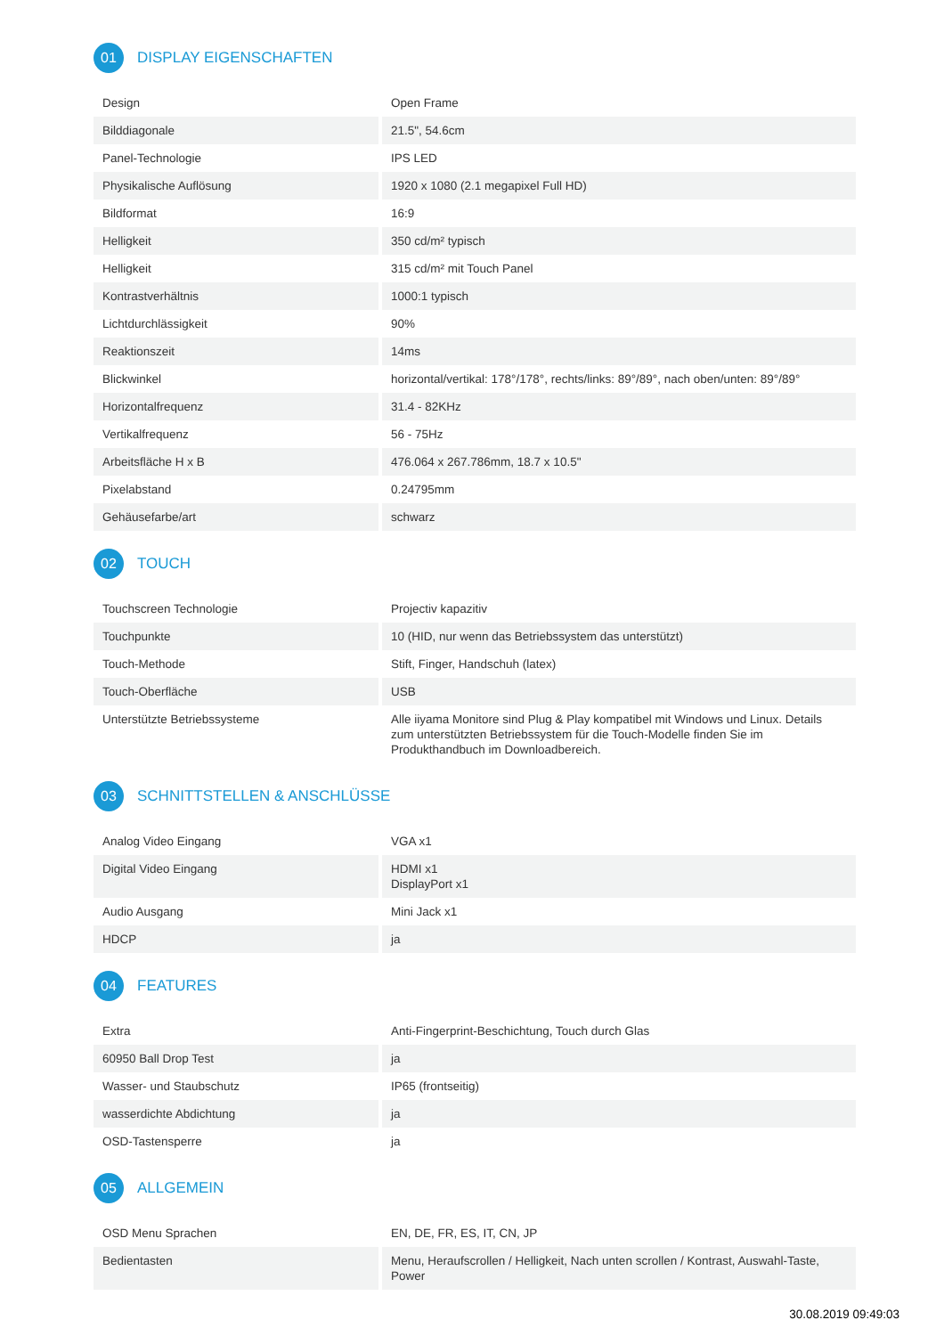01 DISPLAY EIGENSCHAFTEN
| Design | Open Frame |
| Bilddiagonale | 21.5", 54.6cm |
| Panel-Technologie | IPS LED |
| Physikalische Auflösung | 1920 x 1080 (2.1 megapixel Full HD) |
| Bildformat | 16:9 |
| Helligkeit | 350 cd/m² typisch |
| Helligkeit | 315 cd/m² mit Touch Panel |
| Kontrastverhältnis | 1000:1 typisch |
| Lichtdurchlässigkeit | 90% |
| Reaktionszeit | 14ms |
| Blickwinkel | horizontal/vertikal: 178°/178°, rechts/links: 89°/89°, nach oben/unten: 89°/89° |
| Horizontalfrequenz | 31.4 - 82KHz |
| Vertikalfrequenz | 56 - 75Hz |
| Arbeitsfläche H x B | 476.064 x 267.786mm, 18.7 x 10.5" |
| Pixelabstand | 0.24795mm |
| Gehäusefarbe/art | schwarz |
02 TOUCH
| Touchscreen Technologie | Projectiv kapazitiv |
| Touchpunkte | 10 (HID, nur wenn das Betriebssystem das unterstützt) |
| Touch-Methode | Stift, Finger, Handschuh (latex) |
| Touch-Oberfläche | USB |
| Unterstützte Betriebssysteme | Alle iiyama Monitore sind Plug & Play kompatibel mit Windows und Linux. Details zum unterstützten Betriebssystem für die Touch-Modelle finden Sie im Produkthandbuch im Downloadbereich. |
03 SCHNITTSTELLEN & ANSCHLÜSSE
| Analog Video Eingang | VGA x1 |
| Digital Video Eingang | HDMI x1 DisplayPort x1 |
| Audio Ausgang | Mini Jack x1 |
| HDCP | ja |
04 FEATURES
| Extra | Anti-Fingerprint-Beschichtung, Touch durch Glas |
| 60950 Ball Drop Test | ja |
| Wasser- und Staubschutz | IP65 (frontseitig) |
| wasserdichte Abdichtung | ja |
| OSD-Tastensperre | ja |
05 ALLGEMEIN
| OSD Menu Sprachen | EN, DE, FR, ES, IT, CN, JP |
| Bedientasten | Menu, Heraufscrollen / Helligkeit, Nach unten scrollen / Kontrast, Auswahl-Taste, Power |
30.08.2019 09:49:03